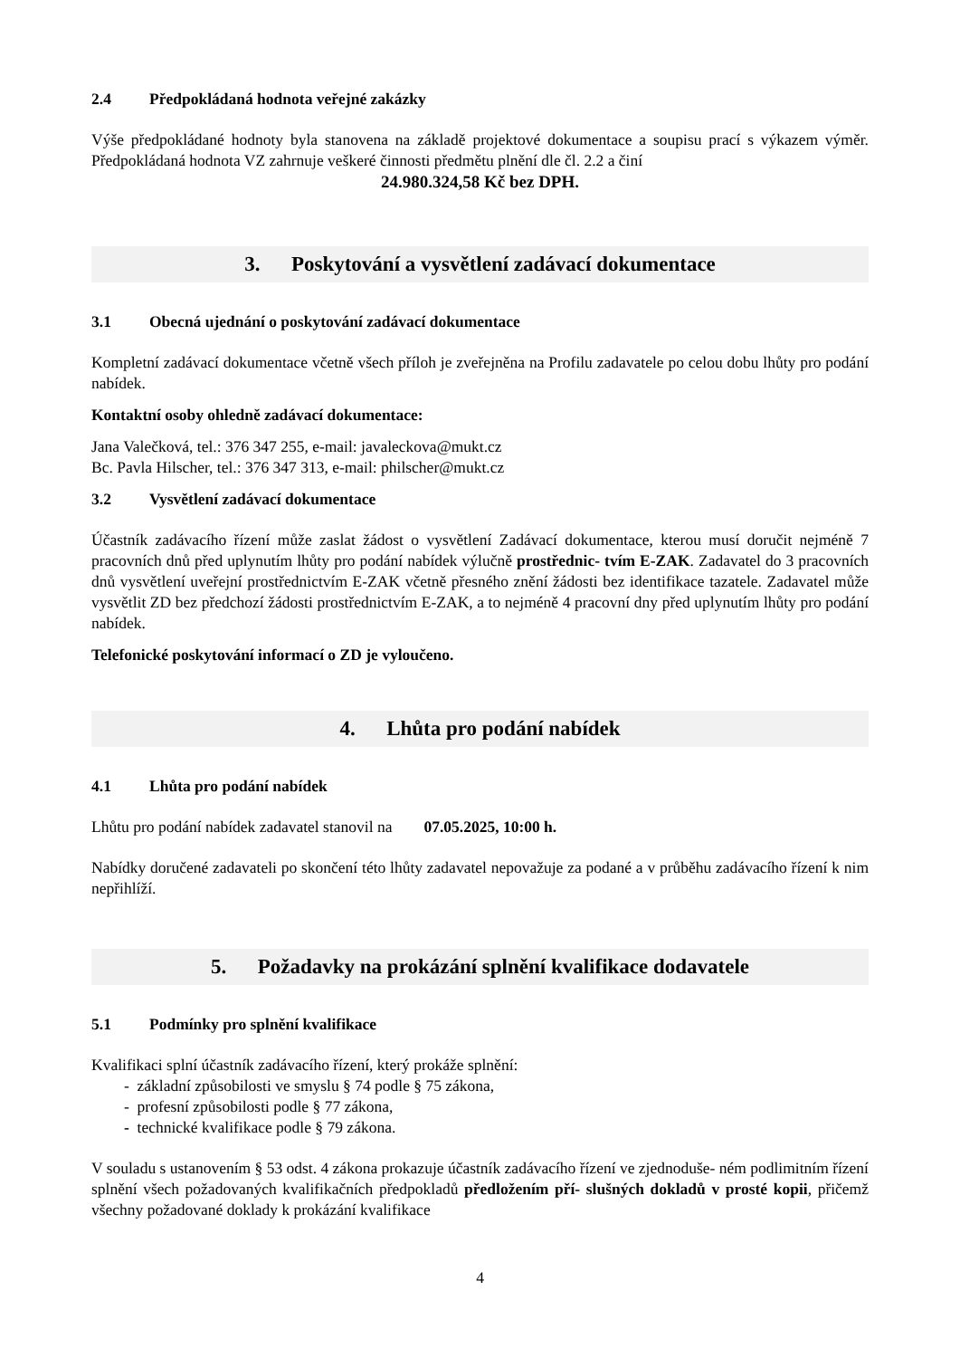2.4 Předpokládaná hodnota veřejné zakázky
Výše předpokládané hodnoty byla stanovena na základě projektové dokumentace a soupisu prací s výkazem výměr. Předpokládaná hodnota VZ zahrnuje veškeré činnosti předmětu plnění dle čl. 2.2 a činí
24.980.324,58 Kč bez DPH.
3. Poskytování a vysvětlení zadávací dokumentace
3.1 Obecná ujednání o poskytování zadávací dokumentace
Kompletní zadávací dokumentace včetně všech příloh je zveřejněna na Profilu zadavatele po celou dobu lhůty pro podání nabídek.
Kontaktní osoby ohledně zadávací dokumentace:
Jana Valečková, tel.: 376 347 255, e-mail: javaleckova@mukt.cz
Bc. Pavla Hilscher, tel.: 376 347 313, e-mail: philscher@mukt.cz
3.2 Vysvětlení zadávací dokumentace
Účastník zadávacího řízení může zaslat žádost o vysvětlení Zadávací dokumentace, kterou musí doručit nejméně 7 pracovních dnů před uplynutím lhůty pro podání nabídek výlučně prostřednic- tvím E-ZAK. Zadavatel do 3 pracovních dnů vysvětlení uveřejní prostřednictvím E-ZAK včetně přesného znění žádosti bez identifikace tazatele. Zadavatel může vysvětlit ZD bez předchozí žádosti prostřednictvím E-ZAK, a to nejméně 4 pracovní dny před uplynutím lhůty pro podání nabídek.
Telefonické poskytování informací o ZD je vyloučeno.
4. Lhůta pro podání nabídek
4.1 Lhůta pro podání nabídek
Lhůtu pro podání nabídek zadavatel stanovil na 07.05.2025, 10:00 h.
Nabídky doručené zadavateli po skončení této lhůty zadavatel nepovažuje za podané a v průběhu zadávacího řízení k nim nepřihlíží.
5. Požadavky na prokázání splnění kvalifikace dodavatele
5.1 Podmínky pro splnění kvalifikace
Kvalifikaci splní účastník zadávacího řízení, který prokáže splnění:
- základní způsobilosti ve smyslu § 74 podle § 75 zákona,
- profesní způsobilosti podle § 77 zákona,
- technické kvalifikace podle § 79 zákona.
V souladu s ustanovením § 53 odst. 4 zákona prokazuje účastník zadávacího řízení ve zjednoduše- ném podlimitním řízení splnění všech požadovaných kvalifikačních předpokladů předložením pří- slušných dokladů v prosté kopii, přičemž všechny požadované doklady k prokázání kvalifikace
4